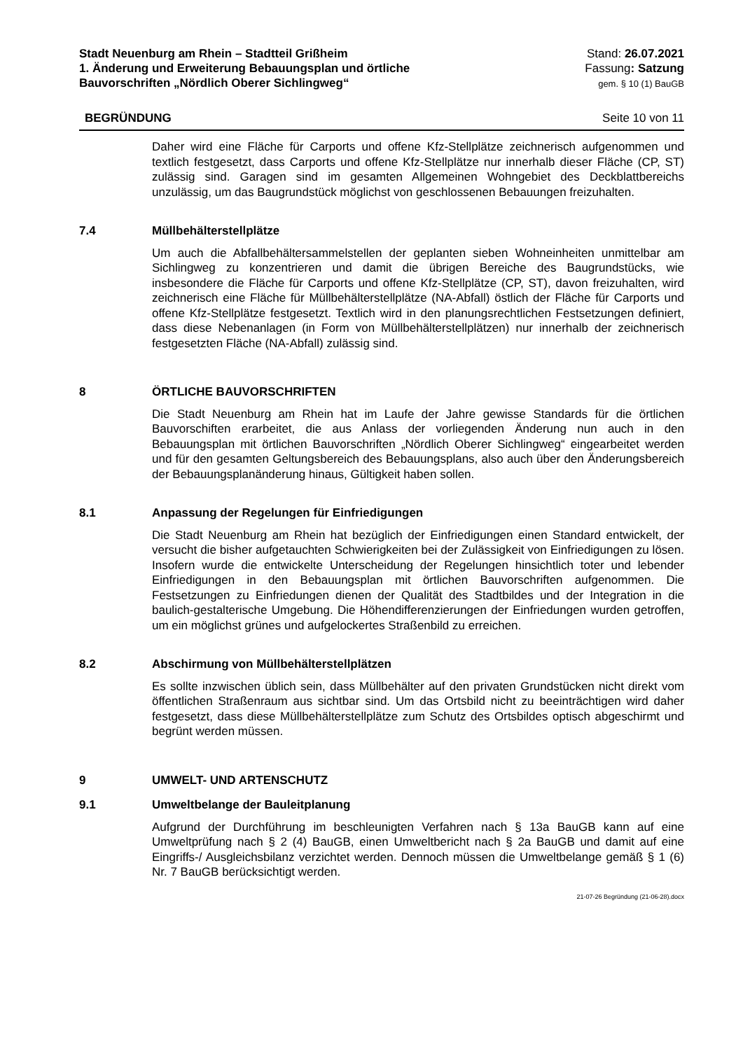Stadt Neuenburg am Rhein – Stadtteil Grißheim
1. Änderung und Erweiterung Bebauungsplan und örtliche
Bauvorschriften „Nördlich Oberer Sichlingweg“
Stand: 26.07.2021
Fassung: Satzung
gem. § 10 (1) BauGB
BEGRÜNDUNG Seite 10 von 11
Daher wird eine Fläche für Carports und offene Kfz-Stellplätze zeichnerisch aufgenommen und textlich festgesetzt, dass Carports und offene Kfz-Stellplätze nur innerhalb dieser Fläche (CP, ST) zulässig sind. Garagen sind im gesamten Allgemeinen Wohngebiet des Deckblattbereichs unzulässig, um das Baugrundstück möglichst von geschlossenen Bebauungen freizuhalten.
7.4 Müllbehälterstellplätze
Um auch die Abfallbehältersammelstellen der geplanten sieben Wohneinheiten unmittelbar am Sichlingweg zu konzentrieren und damit die übrigen Bereiche des Baugrundstücks, wie insbesondere die Fläche für Carports und offene Kfz-Stellplätze (CP, ST), davon freizuhalten, wird zeichnerisch eine Fläche für Müllbehälterstellplätze (NA-Abfall) östlich der Fläche für Carports und offene Kfz-Stellplätze festgesetzt. Textlich wird in den planungsrechtlichen Festsetzungen definiert, dass diese Nebenanlagen (in Form von Müllbehälterstellplätzen) nur innerhalb der zeichnerisch festgesetzten Fläche (NA-Abfall) zulässig sind.
8 ÖRTLICHE BAUVORSCHRIFTEN
Die Stadt Neuenburg am Rhein hat im Laufe der Jahre gewisse Standards für die örtlichen Bauvorschiften erarbeitet, die aus Anlass der vorliegenden Änderung nun auch in den Bebauungsplan mit örtlichen Bauvorschriften „Nördlich Oberer Sichlingweg“ eingearbeitet werden und für den gesamten Geltungsbereich des Bebauungsplans, also auch über den Änderungsbereich der Bebauungsplanänderung hinaus, Gültigkeit haben sollen.
8.1 Anpassung der Regelungen für Einfriedigungen
Die Stadt Neuenburg am Rhein hat bezüglich der Einfriedigungen einen Standard entwickelt, der versucht die bisher aufgetauchten Schwierigkeiten bei der Zulässigkeit von Einfriedigungen zu lösen. Insofern wurde die entwickelte Unterscheidung der Regelungen hinsichtlich toter und lebender Einfriedigungen in den Bebauungsplan mit örtlichen Bauvorschriften aufgenommen. Die Festsetzungen zu Einfriedungen dienen der Qualität des Stadtbildes und der Integration in die baulich-gestalterische Umgebung. Die Höhendifferenzierungen der Einfriedungen wurden getroffen, um ein möglichst grünes und aufgelockertes Straßenbild zu erreichen.
8.2 Abschirmung von Müllbehälterstellplätzen
Es sollte inzwischen üblich sein, dass Müllbehälter auf den privaten Grundstücken nicht direkt vom öffentlichen Straßenraum aus sichtbar sind. Um das Ortsbild nicht zu beeinträchtigen wird daher festgesetzt, dass diese Müllbehälterstellplätze zum Schutz des Ortsbildes optisch abgeschirmt und begrünt werden müssen.
9 UMWELT- UND ARTENSCHUTZ
9.1 Umweltbelange der Bauleitplanung
Aufgrund der Durchführung im beschleunigten Verfahren nach § 13a BauGB kann auf eine Umweltprüfung nach § 2 (4) BauGB, einen Umweltbericht nach § 2a BauGB und damit auf eine Eingriffs-/ Ausgleichsbilanz verzichtet werden. Dennoch müssen die Umweltbelange gemäß § 1 (6) Nr. 7 BauGB berücksichtigt werden.
21-07-26 Begründung (21-06-28).docx